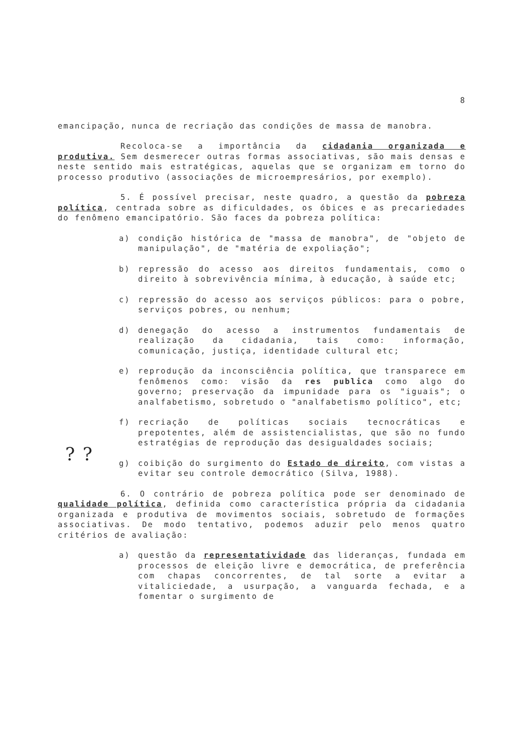8
emancipação, nunca de recriação das condições de massa de manobra.
Recoloca-se a importância da cidadania organizada e produtiva. Sem desmerecer outras formas associativas, são mais densas e neste sentido mais estratégicas, aquelas que se organizam em torno do processo produtivo (associações de microempresários, por exemplo).
5. É possível precisar, neste quadro, a questão da pobreza política, centrada sobre as dificuldades, os óbices e as precariedades do fenômeno emancipatório. São faces da pobreza política:
a) condição histórica de "massa de manobra", de "objeto de manipulação", de "matéria de expoliação";
b) repressão do acesso aos direitos fundamentais, como o direito à sobrevivência mínima, à educação, à saúde etc;
c) repressão do acesso aos serviços públicos: para o pobre, serviços pobres, ou nenhum;
d) denegação do acesso a instrumentos fundamentais de realização da cidadania, tais como: informação, comunicação, justiça, identidade cultural etc;
e) reprodução da inconsciência política, que transparece em fenômenos como: visão da res publica como algo do governo; preservação da impunidade para os "iguais"; o analfabetismo, sobretudo o "analfabetismo político", etc;
? ?
f) recriação de políticas sociais tecnocráticas e prepotentes, além de assistencialistas, que são no fundo estratégias de reprodução das desigualdades sociais;
g) coibição do surgimento do Estado de direito, com vistas a evitar seu controle democrático (Silva, 1988).
6. O contrário de pobreza política pode ser denominado de qualidade política, definida como característica própria da cidadania organizada e produtiva de movimentos sociais, sobretudo de formações associativas. De modo tentativo, podemos aduzir pelo menos quatro critérios de avaliação:
a) questão da representatividade das lideranças, fundada em processos de eleição livre e democrática, de preferência com chapas concorrentes, de tal sorte a evitar a vitaliciedade, a usurpação, a vanguarda fechada, e a fomentar o surgimento de